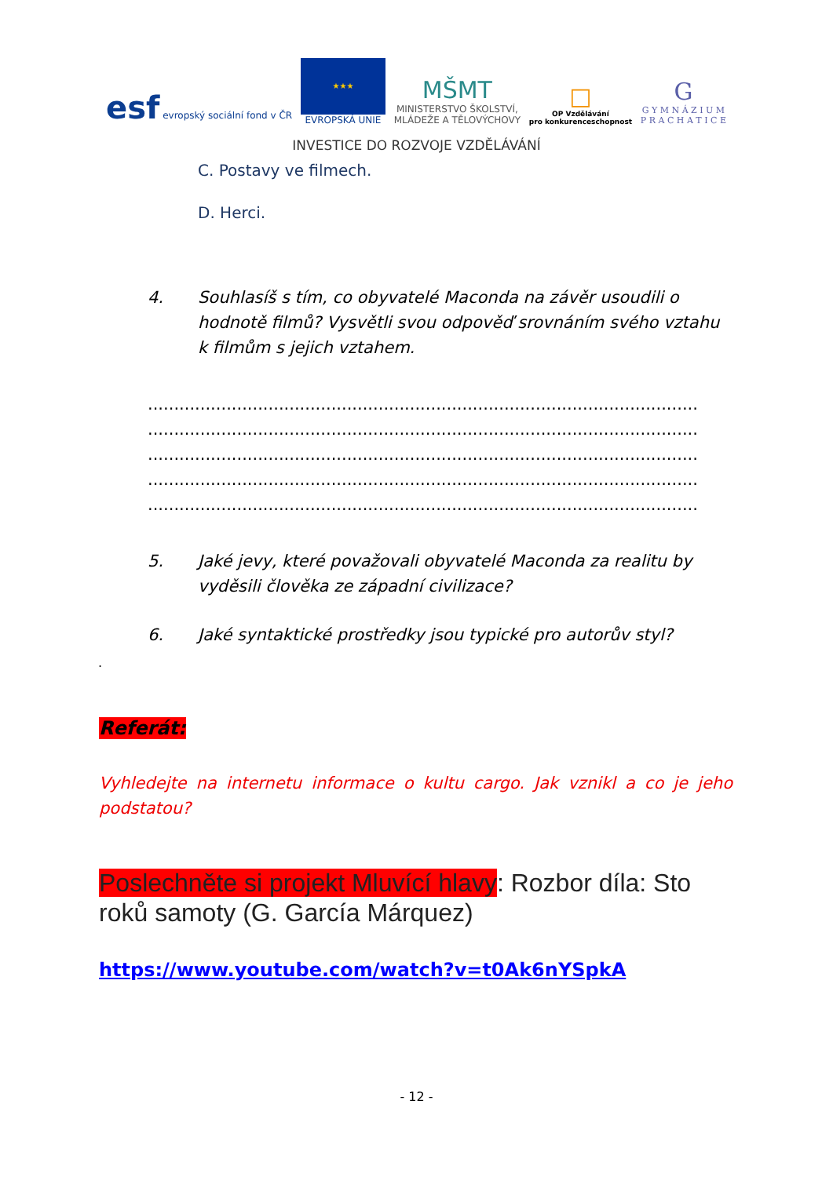esf evropský sociální fond v ČR
★★★
EVROPSKÁ UNIE
MŠMT
MINISTERSTVO ŠKOLSTVÍ,
MLÁDEŽE A TĚLOVÝCHOVY
□
OP Vzdělávání
pro konkurenceschopnost
G
G Y M N Á Z I U M
P R A C H A T I C E
INVESTICE DO ROZVOJE VZDĚLÁVÁNÍ
C. Postavy ve filmech.
D. Herci.
4. Souhlasíš s tím, co obyvatelé Maconda na závěr usoudili o hodnotě filmů? Vysvětli svou odpověď srovnáním svého vztahu k filmům s jejich vztahem.
.........................................................................................................
.........................................................................................................
.........................................................................................................
.........................................................................................................
.........................................................................................................
5. Jaké jevy, které považovali obyvatelé Maconda za realitu by vyděsili člověka ze západní civilizace?
6. Jaké syntaktické prostředky jsou typické pro autorův styl?
.
Referát:
Vyhledejte na internetu informace o kultu cargo. Jak vznikl a co je jeho podstatou?
Poslechněte si projekt Mluvící hlavy: Rozbor díla: Sto roků samoty (G. García Márquez)
https://www.youtube.com/watch?v=t0Ak6nYSpkA
- 12 -